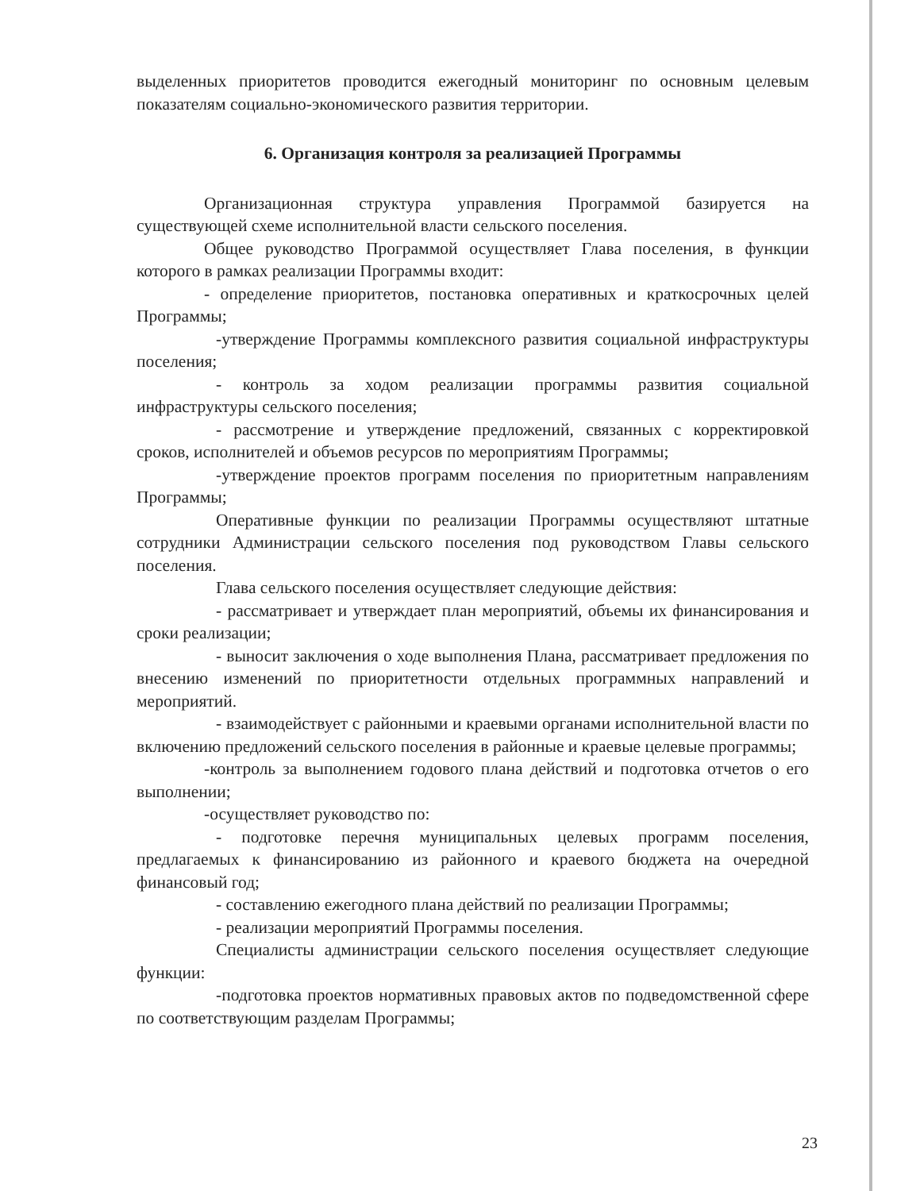выделенных приоритетов проводится ежегодный мониторинг по основным целевым показателям социально-экономического развития территории.
6. Организация контроля за реализацией Программы
Организационная структура управления Программой базируется на существующей схеме исполнительной власти сельского поселения.
Общее руководство Программой осуществляет Глава поселения, в функции которого в рамках реализации Программы входит:
- определение приоритетов, постановка оперативных и краткосрочных целей Программы;
-утверждение Программы комплексного развития социальной инфраструктуры поселения;
- контроль за ходом реализации программы развития социальной инфраструктуры сельского поселения;
- рассмотрение и утверждение предложений, связанных с корректировкой сроков, исполнителей и объемов ресурсов по мероприятиям Программы;
-утверждение проектов программ поселения по приоритетным направлениям Программы;
Оперативные функции по реализации Программы осуществляют штатные сотрудники Администрации сельского поселения под руководством Главы сельского поселения.
Глава сельского поселения осуществляет следующие действия:
- рассматривает и утверждает план мероприятий, объемы их финансирования и сроки реализации;
- выносит заключения о ходе выполнения Плана, рассматривает предложения по внесению изменений по приоритетности отдельных программных направлений и мероприятий.
- взаимодействует с районными и краевыми органами исполнительной власти по включению предложений сельского поселения в районные и краевые целевые программы;
-контроль за выполнением годового плана действий и подготовка отчетов о его выполнении;
-осуществляет руководство по:
- подготовке перечня муниципальных целевых программ поселения, предлагаемых к финансированию из районного и краевого бюджета на очередной финансовый год;
- составлению ежегодного плана действий по реализации Программы;
- реализации мероприятий Программы поселения.
Специалисты администрации сельского поселения осуществляет следующие функции:
-подготовка проектов нормативных правовых актов по подведомственной сфере по соответствующим разделам Программы;
23